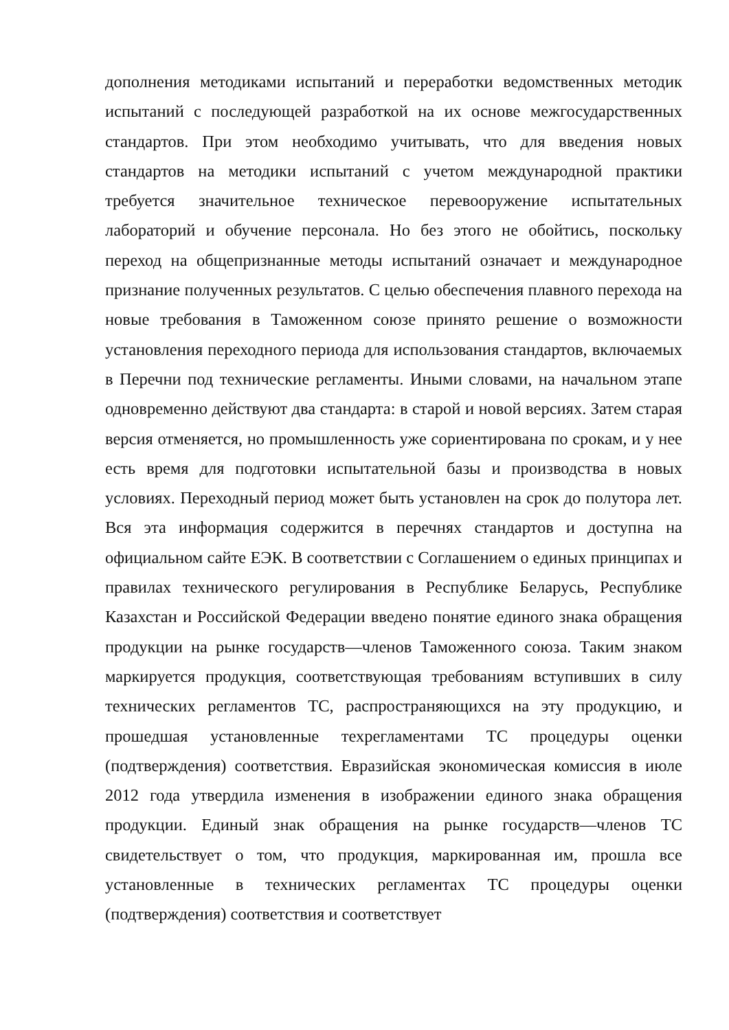дополнения методиками испытаний и переработки ведомственных методик испытаний с последующей разработкой на их основе межгосударственных стандартов. При этом необходимо учитывать, что для введения новых стандартов на методики испытаний с учетом международной практики требуется значительное техническое перевооружение испытательных лабораторий и обучение персонала. Но без этого не обойтись, поскольку переход на общепризнанные методы испытаний означает и международное признание полученных результатов. С целью обеспечения плавного перехода на новые требования в Таможенном союзе принято решение о возможности установления переходного периода для использования стандартов, включаемых в Перечни под технические регламенты. Иными словами, на начальном этапе одновременно действуют два стандарта: в старой и новой версиях. Затем старая версия отменяется, но промышленность уже сориентирована по срокам, и у нее есть время для подготовки испытательной базы и производства в новых условиях. Переходный период может быть установлен на срок до полутора лет. Вся эта информация содержится в перечнях стандартов и доступна на официальном сайте ЕЭК. В соответствии с Соглашением о единых принципах и правилах технического регулирования в Республике Беларусь, Республике Казахстан и Российской Федерации введено понятие единого знака обращения продукции на рынке государств—членов Таможенного союза. Таким знаком маркируется продукция, соответствующая требованиям вступивших в силу технических регламентов ТС, распространяющихся на эту продукцию, и прошедшая установленные техрегламентами ТС процедуры оценки (подтверждения) соответствия. Евразийская экономическая комиссия в июле 2012 года утвердила изменения в изображении единого знака обращения продукции. Единый знак обращения на рынке государств—членов ТС свидетельствует о том, что продукция, маркированная им, прошла все установленные в технических регламентах ТС процедуры оценки (подтверждения) соответствия и соответствует